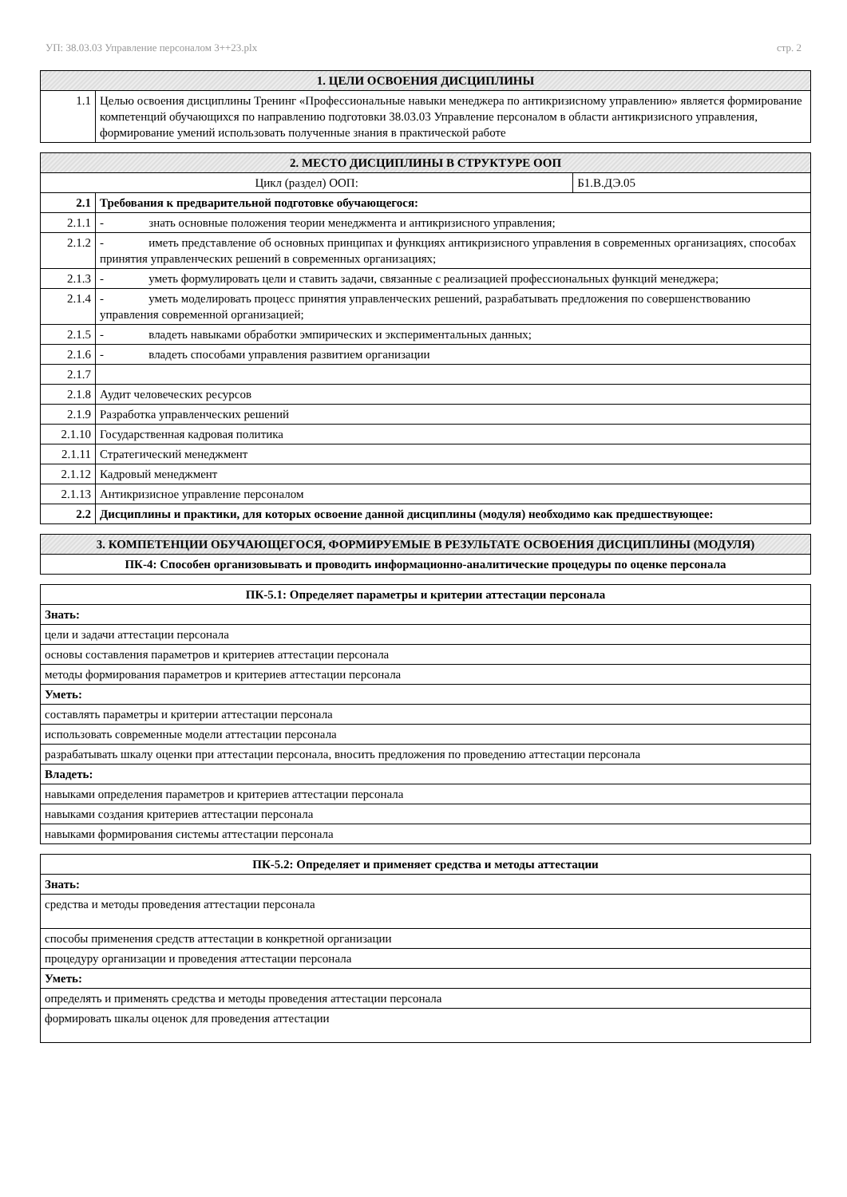УП: 38.03.03 Управление персоналом 3++23.plx стр. 2
| 1. ЦЕЛИ ОСВОЕНИЯ ДИСЦИПЛИНЫ | |
| --- | --- |
| 1.1 | Целью освоения дисциплины Тренинг «Профессиональные навыки менеджера по антикризисному управлению» является формирование компетенций обучающихся по направлению подготовки 38.03.03 Управление персоналом в области антикризисного управления, формирование умений использовать полученные знания в практической работе |
| 2. МЕСТО ДИСЦИПЛИНЫ В СТРУКТУРЕ ООП | | |
| --- | --- | --- |
| Цикл (раздел) ООП: | | Б1.В.ДЭ.05 |
| 2.1 | Требования к предварительной подготовке обучающегося: | |
| 2.1.1 | - знать основные положения теории менеджмента и антикризисного управления; | |
| 2.1.2 | - иметь представление об основных принципах и функциях антикризисного управления в современных организациях, способах принятия управленческих решений в современных организациях; | |
| 2.1.3 | - уметь формулировать цели и ставить задачи, связанные с реализацией профессиональных функций менеджера; | |
| 2.1.4 | - уметь моделировать процесс принятия управленческих решений, разрабатывать предложения по совершенствованию управления современной организацией; | |
| 2.1.5 | - владеть навыками обработки эмпирических и экспериментальных данных; | |
| 2.1.6 | - владеть способами управления развитием организации | |
| 2.1.7 | | |
| 2.1.8 | Аудит человеческих ресурсов | |
| 2.1.9 | Разработка управленческих решений | |
| 2.1.10 | Государственная кадровая политика | |
| 2.1.11 | Стратегический менеджмент | |
| 2.1.12 | Кадровый менеджмент | |
| 2.1.13 | Антикризисное управление персоналом | |
| 2.2 | Дисциплины и практики, для которых освоение данной дисциплины (модуля) необходимо как предшествующее: | |
| 3. КОМПЕТЕНЦИИ ОБУЧАЮЩЕГОСЯ, ФОРМИРУЕМЫЕ В РЕЗУЛЬТАТЕ ОСВОЕНИЯ ДИСЦИПЛИНЫ (МОДУЛЯ) |
| --- |
| ПК-4: Способен организовывать и проводить информационно-аналитические процедуры по оценке персонала |
| ПК-5.1: Определяет параметры и критерии аттестации персонала |
| Знать: |
| цели и задачи аттестации персонала |
| основы составления параметров и критериев аттестации персонала |
| методы формирования параметров и критериев аттестации персонала |
| Уметь: |
| составлять параметры и критерии аттестации персонала |
| использовать современные модели аттестации персонала |
| разрабатывать шкалу оценки при аттестации персонала, вносить предложения по проведению аттестации персонала |
| Владеть: |
| навыками определения параметров и критериев аттестации персонала |
| навыками создания критериев аттестации персонала |
| навыками формирования системы аттестации персонала |
| ПК-5.2: Определяет и применяет средства и методы аттестации |
| Знать: |
| средства и методы проведения аттестации персонала |
| способы применения средств аттестации в конкретной организации |
| процедуру организации и проведения аттестации персонала |
| Уметь: |
| определять и применять средства и методы проведения аттестации персонала |
| формировать шкалы оценок для проведения аттестации |